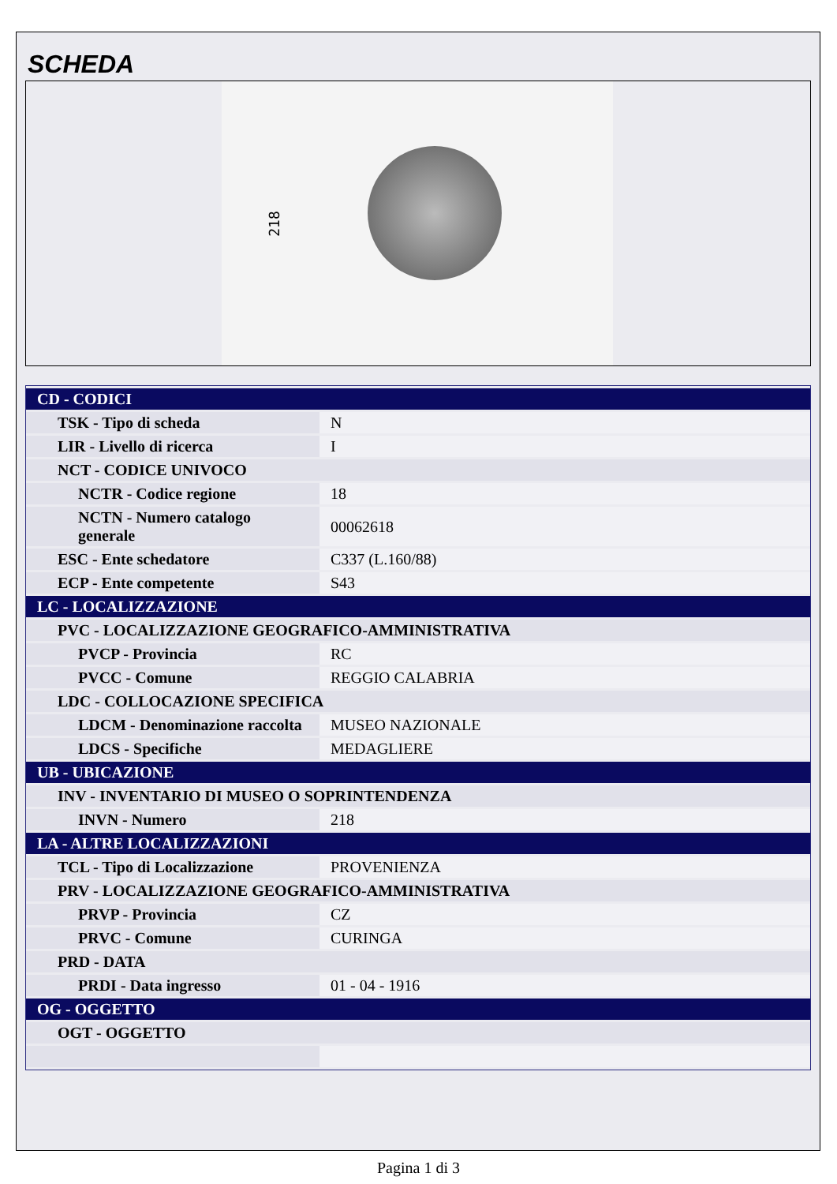SCHEDA
218
| CD - CODICI | |
| TSK - Tipo di scheda | N |
| LIR - Livello di ricerca | I |
| NCT - CODICE UNIVOCO | |
| NCTR - Codice regione | 18 |
| NCTN - Numero catalogo generale | 00062618 |
| ESC - Ente schedatore | C337 (L.160/88) |
| ECP - Ente competente | S43 |
| LC - LOCALIZZAZIONE | |
| PVC - LOCALIZZAZIONE GEOGRAFICO-AMMINISTRATIVA | |
| PVCP - Provincia | RC |
| PVCC - Comune | REGGIO CALABRIA |
| LDC - COLLOCAZIONE SPECIFICA | |
| LDCM - Denominazione raccolta | MUSEO NAZIONALE |
| LDCS - Specifiche | MEDAGLIERE |
| UB - UBICAZIONE | |
| INV - INVENTARIO DI MUSEO O SOPRINTENDENZA | |
| INVN - Numero | 218 |
| LA - ALTRE LOCALIZZAZIONI | |
| TCL - Tipo di Localizzazione | PROVENIENZA |
| PRV - LOCALIZZAZIONE GEOGRAFICO-AMMINISTRATIVA | |
| PRVP - Provincia | CZ |
| PRVC - Comune | CURINGA |
| PRD - DATA | |
| PRDI - Data ingresso | 01 - 04 - 1916 |
| OG - OGGETTO | |
| OGT - OGGETTO | |
Pagina 1 di 3